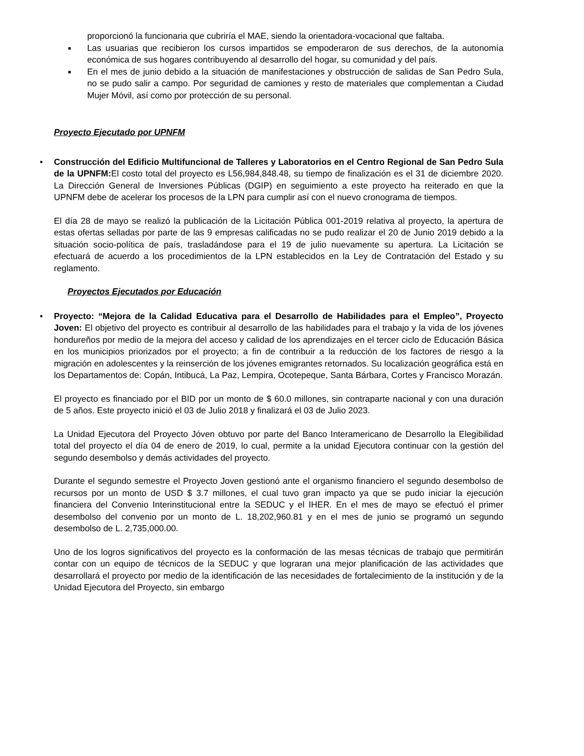proporcionó la funcionaria que cubriría el MAE, siendo la orientadora-vocacional que faltaba.
■ Las usuarias que recibieron los cursos impartidos se empoderaron de sus derechos, de la autonomía económica de sus hogares contribuyendo al desarrollo del hogar, su comunidad y del país.
■ En el mes de junio debido a la situación de manifestaciones y obstrucción de salidas de San Pedro Sula, no se pudo salir a campo. Por seguridad de camiones y resto de materiales que complementan a Ciudad Mujer Móvil, así como por protección de su personal.
Proyecto Ejecutado por UPNFM
• Construcción del Edificio Multifuncional de Talleres y Laboratorios en el Centro Regional de San Pedro Sula de la UPNFM: El costo total del proyecto es L56,984,848.48, su tiempo de finalización es el 31 de diciembre 2020. La Dirección General de Inversiones Públicas (DGIP) en seguimiento a este proyecto ha reiterado en que la UPNFM debe de acelerar los procesos de la LPN para cumplir así con el nuevo cronograma de tiempos.
El día 28 de mayo se realizó la publicación de la Licitación Pública 001-2019 relativa al proyecto, la apertura de estas ofertas selladas por parte de las 9 empresas calificadas no se pudo realizar el 20 de Junio 2019 debido a la situación socio-política de país, trasladándose para el 19 de julio nuevamente su apertura. La Licitación se efectuará de acuerdo a los procedimientos de la LPN establecidos en la Ley de Contratación del Estado y su reglamento.
Proyectos Ejecutados por Educación
• Proyecto: “Mejora de la Calidad Educativa para el Desarrollo de Habilidades para el Empleo”, Proyecto Joven: El objetivo del proyecto es contribuir al desarrollo de las habilidades para el trabajo y la vida de los jóvenes hondureños por medio de la mejora del acceso y calidad de los aprendizajes en el tercer ciclo de Educación Básica en los municipios priorizados por el proyecto; a fin de contribuir a la reducción de los factores de riesgo a la migración en adolescentes y la reinserción de los jóvenes emigrantes retornados. Su localización geográfica está en los Departamentos de: Copán, Intibucá, La Paz, Lempira, Ocotepeque, Santa Bárbara, Cortes y Francisco Morazán.
El proyecto es financiado por el BID por un monto de $ 60.0 millones, sin contraparte nacional y con una duración de 5 años. Este proyecto inició el 03 de Julio 2018 y finalizará el 03 de Julio 2023.
La Unidad Ejecutora del Proyecto Jóven obtuvo por parte del Banco Interamericano de Desarrollo la Elegibilidad total del proyecto el día 04 de enero de 2019, lo cual, permite a la unidad Ejecutora continuar con la gestión del segundo desembolso y demás actividades del proyecto.
Durante el segundo semestre el Proyecto Joven gestionó ante el organismo financiero el segundo desembolso de recursos por un monto de USD $ 3.7 millones, el cual tuvo gran impacto ya que se pudo iniciar la ejecución financiera del Convenio Interinstitucional entre la SEDUC y el IHER. En el mes de mayo se efectuó el primer desembolso del convenio por un monto de L. 18,202,960.81 y en el mes de junio se programó un segundo desembolso de L. 2,735,000.00.
Uno de los logros significativos del proyecto es la conformación de las mesas técnicas de trabajo que permitirán contar con un equipo de técnicos de la SEDUC y que lograran una mejor planificación de las actividades que desarrollará el proyecto por medio de la identificación de las necesidades de fortalecimiento de la institución y de la Unidad Ejecutora del Proyecto, sin embargo